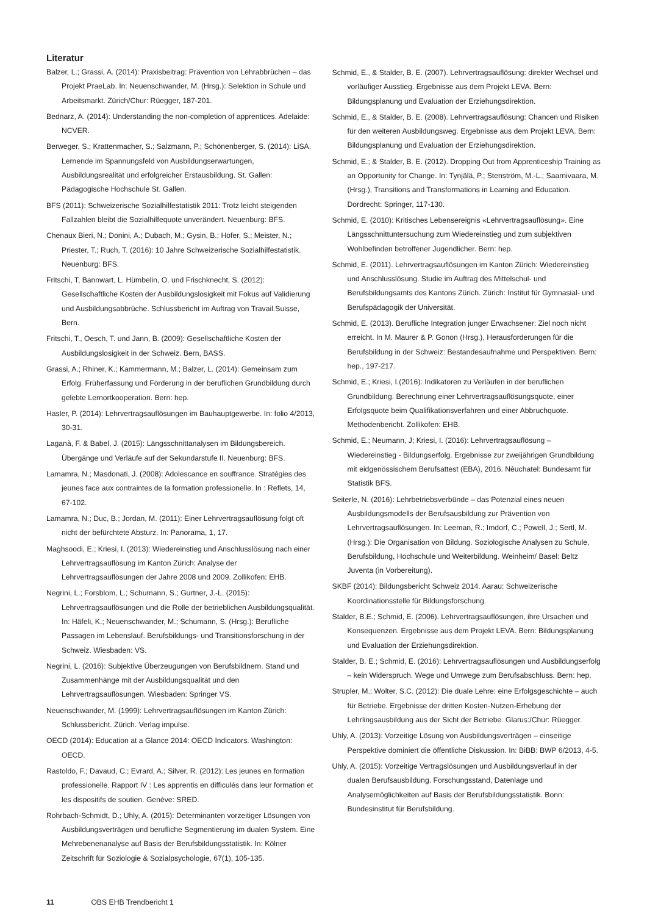Literatur
Balzer, L.; Grassi, A. (2014): Praxisbeitrag: Prävention von Lehrabbrüchen – das Projekt PraeLab. In: Neuenschwander, M. (Hrsg.): Selektion in Schule und Arbeitsmarkt. Zürich/Chur: Rüegger, 187-201.
Bednarz, A. (2014): Understanding the non-completion of apprentices. Adelaide: NCVER.
Berweger, S.; Krattenmacher, S.; Salzmann, P.; Schönenberger, S. (2014): LiSA. Lernende im Spannungsfeld von Ausbildungserwartungen, Ausbildungsrealität und erfolgreicher Erstausbildung. St. Gallen: Pädagogische Hochschule St. Gallen.
BFS (2011): Schweizerische Sozialhilfestatistik 2011: Trotz leicht steigenden Fallzahlen bleibt die Sozialhilfequote unverändert. Neuenburg: BFS.
Chenaux Bieri, N.; Donini, A.; Dubach, M.; Gysin, B.; Hofer, S.; Meister, N.; Priester, T.; Ruch, T. (2016): 10 Jahre Schweizerische Sozialhilfestatistik. Neuenburg: BFS.
Fritschi, T, Bannwart, L. Hümbelin, O. und Frischknecht, S. (2012): Gesellschaftliche Kosten der Ausbildungslosigkeit mit Fokus auf Validierung und Ausbildungsabbrüche. Schlussbericht im Auftrag von Travail.Suisse, Bern.
Fritschi, T., Oesch, T. und Jann, B. (2009): Gesellschaftliche Kosten der Ausbildungslosigkeit in der Schweiz. Bern, BASS.
Grassi, A.; Rhiner, K.; Kammermann, M.; Balzer, L. (2014): Gemeinsam zum Erfolg. Früherfassung und Förderung in der beruflichen Grundbildung durch gelebte Lernortkooperation. Bern: hep.
Hasler, P. (2014): Lehrvertragsauflösungen im Bauhauptgewerbe. In: folio 4/2013, 30-31.
Laganà, F. & Babel, J. (2015): Längsschnittanalysen im Bildungsbereich. Übergänge und Verläufe auf der Sekundarstufe II. Neuenburg: BFS.
Lamamra, N.; Masdonati, J. (2008): Adolescance en souffrance. Stratégies des jeunes face aux contraintes de la formation professionelle. In : Reflets, 14, 67-102.
Lamamra, N.; Duc, B.; Jordan, M. (2011): Einer Lehrvertragsauflösung folgt oft nicht der befürchtete Absturz. In: Panorama, 1, 17.
Maghsoodi, E.; Kriesi, I. (2013): Wiedereinstieg und Anschlusslösung nach einer Lehrvertragsauflösung im Kanton Zürich: Analyse der Lehrvertragsauflösungen der Jahre 2008 und 2009. Zollikofen: EHB.
Negrini, L.; Forsblom, L.; Schumann, S.; Gurtner, J.-L. (2015): Lehrvertragsauflösungen und die Rolle der betrieblichen Ausbildungsqualität. In: Häfeli, K.; Neuenschwander, M.; Schumann, S. (Hrsg.): Berufliche Passagen im Lebenslauf. Berufsbildungs- und Transitionsforschung in der Schweiz. Wiesbaden: VS.
Negrini, L. (2016): Subjektive Überzeugungen von Berufsbildnern. Stand und Zusammenhänge mit der Ausbildungsqualität und den Lehrvertragsauflösungen. Wiesbaden: Springer VS.
Neuenschwander, M. (1999): Lehrvertragsauflösungen im Kanton Zürich: Schlussbericht. Zürich. Verlag impulse.
OECD (2014): Education at a Glance 2014: OECD Indicators. Washington: OECD.
Rastoldo, F.; Davaud, C.; Evrard, A.; Silver, R. (2012): Les jeunes en formation professionelle. Rapport IV : Les apprentis en difficulés dans leur formation et les dispositifs de soutien. Genève: SRED.
Rohrbach-Schmidt, D.; Uhly, A. (2015): Determinanten vorzeitiger Lösungen von Ausbildungsverträgen und berufliche Segmentierung im dualen System. Eine Mehrebenenanalyse auf Basis der Berufsbildungsstatistik. In: Kölner Zeitschrift für Soziologie & Sozialpsychologie, 67(1), 105-135.
Schmid, E., & Stalder, B. E. (2007). Lehrvertragsauflösung: direkter Wechsel und vorläufiger Ausstieg. Ergebnisse aus dem Projekt LEVA. Bern: Bildungsplanung und Evaluation der Erziehungsdirektion.
Schmid, E., & Stalder, B. E. (2008). Lehrvertragsauflösung: Chancen und Risiken für den weiteren Ausbildungsweg. Ergebnisse aus dem Projekt LEVA. Bern: Bildungsplanung und Evaluation der Erziehungsdirektion.
Schmid, E.; & Stalder, B. E. (2012). Dropping Out from Apprenticeship Training as an Opportunity for Change. In: Tynjälä, P.; Stenström, M.-L.; Saarnivaara, M. (Hrsg.), Transitions and Transformations in Learning and Education. Dordrecht: Springer, 117-130.
Schmid, E. (2010): Kritisches Lebensereignis «Lehrvertragsauflösung». Eine Längsschnittuntersuchung zum Wiedereinstieg und zum subjektiven Wohlbefinden betroffener Jugendlicher. Bern: hep.
Schmid, E. (2011). Lehrvertragsauflösungen im Kanton Zürich: Wiedereinstieg und Anschlusslösung. Studie im Auftrag des Mittelschul- und Berufsbildungsamts des Kantons Zürich. Zürich: Institut für Gymnasial- und Berufspädagogik der Universität.
Schmid, E. (2013). Berufliche Integration junger Erwachsener: Ziel noch nicht erreicht. In M. Maurer & P. Gonon (Hrsg.), Herausforderungen für die Berufsbildung in der Schweiz: Bestandesaufnahme und Perspektiven. Bern: hep., 197-217.
Schmid, E.; Kriesi, I.(2016): Indikatoren zu Verläufen in der beruflichen Grundbildung. Berechnung einer Lehrvertragsauflösungsquote, einer Erfolgsquote beim Qualifikationsverfahren und einer Abbruchquote. Methodenbericht. Zollikofen: EHB.
Schmid, E.; Neumann, J; Kriesi, I. (2016): Lehrvertragsauflösung – Wiedereinstieg - Bildungserfolg. Ergebnisse zur zweijährigen Grundbildung mit eidgenössischem Berufsattest (EBA), 2016. Nêuchatel: Bundesamt für Statistik BFS.
Seiterle, N. (2016): Lehrbetriebsverbünde – das Potenzial eines neuen Ausbildungsmodells der Berufsausbildung zur Prävention von Lehrvertragsauflösungen. In: Leeman, R.; Imdorf, C.; Powell, J.; Sertl, M. (Hrsg.): Die Organisation von Bildung. Soziologische Analysen zu Schule, Berufsbildung, Hochschule und Weiterbildung. Weinheim/ Basel: Beltz Juventa (in Vorbereitung).
SKBF (2014): Bildungsbericht Schweiz 2014. Aarau: Schweizerische Koordinationsstelle für Bildungsforschung.
Stalder, B.E.; Schmid, E. (2006). Lehrvertragsauflösungen, ihre Ursachen und Konsequenzen. Ergebnisse aus dem Projekt LEVA. Bern: Bildungsplanung und Evaluation der Erziehungsdirektion.
Stalder, B. E.; Schmid, E. (2016): Lehrvertragsauflösungen und Ausbildungserfolg – kein Widerspruch. Wege und Umwege zum Berufsabschluss. Bern: hep.
Strupler, M.; Wolter, S.C. (2012): Die duale Lehre: eine Erfolgsgeschichte – auch für Betriebe. Ergebnisse der dritten Kosten-Nutzen-Erhebung der Lehrlingsausbildung aus der Sicht der Betriebe. Glarus:/Chur: Rüegger.
Uhly, A. (2013): Vorzeitige Lösung von Ausbildungsverträgen – einseitige Perspektive dominiert die öffentliche Diskussion. In: BiBB: BWP 6/2013, 4-5.
Uhly, A. (2015): Vorzeitige Vertragslösungen und Ausbildungsverlauf in der dualen Berufsausbildung. Forschungsstand, Datenlage und Analysemöglichkeiten auf Basis der Berufsbildungsstatistik. Bonn: Bundesinstitut für Berufsbildung.
11 OBS EHB Trendbericht 1